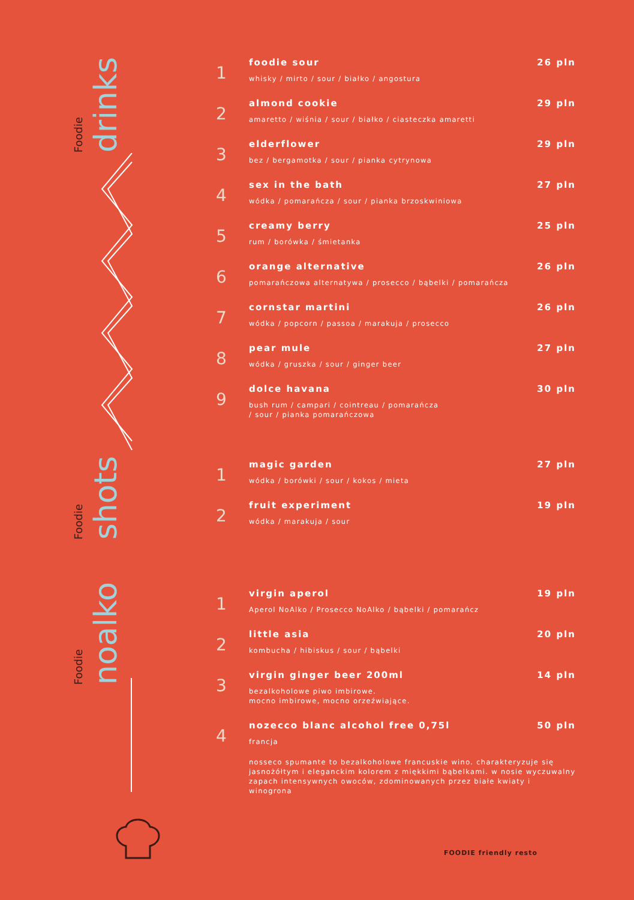Foodie drinks
Foodie shots
Foodie noalko
1
foodie sour 26 pln
whisky / mirto / sour / białko / angostura
2
almond cookie 29 pln
amaretto / wiśnia / sour / białko / ciasteczka amaretti
3
elderflower 29 pln
bez / bergamotka / sour / pianka cytrynowa
4
sex in the bath 27 pln
wódka / pomarańcza / sour / pianka brzoskwiniowa
5
creamy berry 25 pln
rum / borówka / śmietanka
6
orange alternative 26 pln
pomarańczowa alternatywa / prosecco / bąbelki / pomarańcza
7
cornstar martini 26 pln
wódka / popcorn / passoa / marakuja / prosecco
8
pear mule 27 pln
wódka / gruszka / sour / ginger beer
9
dolce havana 30 pln
bush rum / campari / cointreau / pomarańcza
/ sour / pianka pomarańczowa
1
magic garden 27 pln
wódka / borówki / sour / kokos / mieta
2
fruit experiment 19 pln
wódka / marakuja / sour
1
virgin aperol 19 pln
Aperol NoAlko / Prosecco NoAlko / bąbelki / pomarańcz
2
little asia 20 pln
kombucha / hibiskus / sour / bąbelki
3
virgin ginger beer 200ml 14 pln
bezalkoholowe piwo imbirowe.
mocno imbirowe, mocno orzeźwiające.
4
nozecco blanc alcohol free 0,75l 50 pln
francja
nosseco spumante to bezalkoholowe francuskie wino. charakteryzuje się jasnożółtym i eleganckim kolorem z miękkimi bąbelkami. w nosie wyczuwalny zapach intensywnych owoców, zdominowanych przez białe kwiaty i winogrona
FOODIE friendly resto